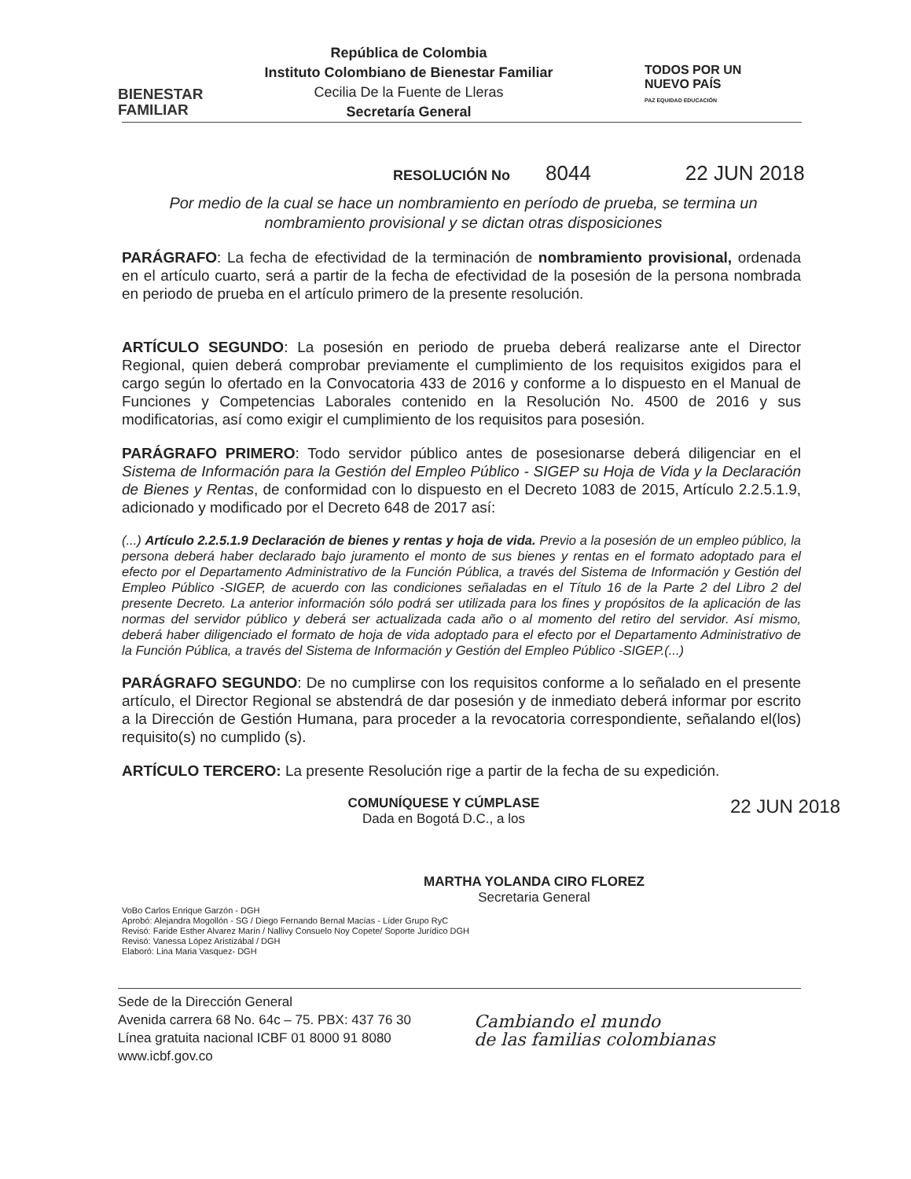BIENESTAR
FAMILIAR
República de Colombia
Instituto Colombiano de Bienestar Familiar
Cecilia De la Fuente de Lleras
Secretaría General
TODOS POR UN
NUEVO PAÍS
PAZ EQUIDAD EDUCACIÓN
RESOLUCIÓN No 8044 22 JUN 2018
Por medio de la cual se hace un nombramiento en período de prueba, se termina un nombramiento provisional y se dictan otras disposiciones
PARÁGRAFO: La fecha de efectividad de la terminación de nombramiento provisional, ordenada en el artículo cuarto, será a partir de la fecha de efectividad de la posesión de la persona nombrada en periodo de prueba en el artículo primero de la presente resolución.
ARTÍCULO SEGUNDO: La posesión en periodo de prueba deberá realizarse ante el Director Regional, quien deberá comprobar previamente el cumplimiento de los requisitos exigidos para el cargo según lo ofertado en la Convocatoria 433 de 2016 y conforme a lo dispuesto en el Manual de Funciones y Competencias Laborales contenido en la Resolución No. 4500 de 2016 y sus modificatorias, así como exigir el cumplimiento de los requisitos para posesión.
PARÁGRAFO PRIMERO: Todo servidor público antes de posesionarse deberá diligenciar en el Sistema de Información para la Gestión del Empleo Público - SIGEP su Hoja de Vida y la Declaración de Bienes y Rentas, de conformidad con lo dispuesto en el Decreto 1083 de 2015, Artículo 2.2.5.1.9, adicionado y modificado por el Decreto 648 de 2017 así:
(...) Artículo 2.2.5.1.9 Declaración de bienes y rentas y hoja de vida. Previo a la posesión de un empleo público, la persona deberá haber declarado bajo juramento el monto de sus bienes y rentas en el formato adoptado para el efecto por el Departamento Administrativo de la Función Pública, a través del Sistema de Información y Gestión del Empleo Público -SIGEP, de acuerdo con las condiciones señaladas en el Título 16 de la Parte 2 del Libro 2 del presente Decreto. La anterior información sólo podrá ser utilizada para los fines y propósitos de la aplicación de las normas del servidor público y deberá ser actualizada cada año o al momento del retiro del servidor. Así mismo, deberá haber diligenciado el formato de hoja de vida adoptado para el efecto por el Departamento Administrativo de la Función Pública, a través del Sistema de Información y Gestión del Empleo Público -SIGEP.(...)
PARÁGRAFO SEGUNDO: De no cumplirse con los requisitos conforme a lo señalado en el presente artículo, el Director Regional se abstendrá de dar posesión y de inmediato deberá informar por escrito a la Dirección de Gestión Humana, para proceder a la revocatoria correspondiente, señalando el(los) requisito(s) no cumplido (s).
ARTÍCULO TERCERO: La presente Resolución rige a partir de la fecha de su expedición.
COMUNÍQUESE Y CÚMPLASE 22 JUN 2018
Dada en Bogotá D.C., a los
MARTHA YOLANDA CIRO FLOREZ
Secretaria General
VoBo Carlos Enrique Garzón - DGH
Aprobó: Alejandra Mogollón - SG / Diego Fernando Bernal Macías - Líder Grupo RyC
Revisó: Faride Esther Alvarez Marín / Nallivy Consuelo Noy Copete/ Soporte Jurídico DGH
Revisó: Vanessa López Aristizábal / DGH
Elaboró: Lina Maria Vasquez- DGH
Sede de la Dirección General
Avenida carrera 68 No. 64c – 75. PBX: 437 76 30
Línea gratuita nacional ICBF 01 8000 91 8080
www.icbf.gov.co
Cambiando el mundo
de las familias colombianas